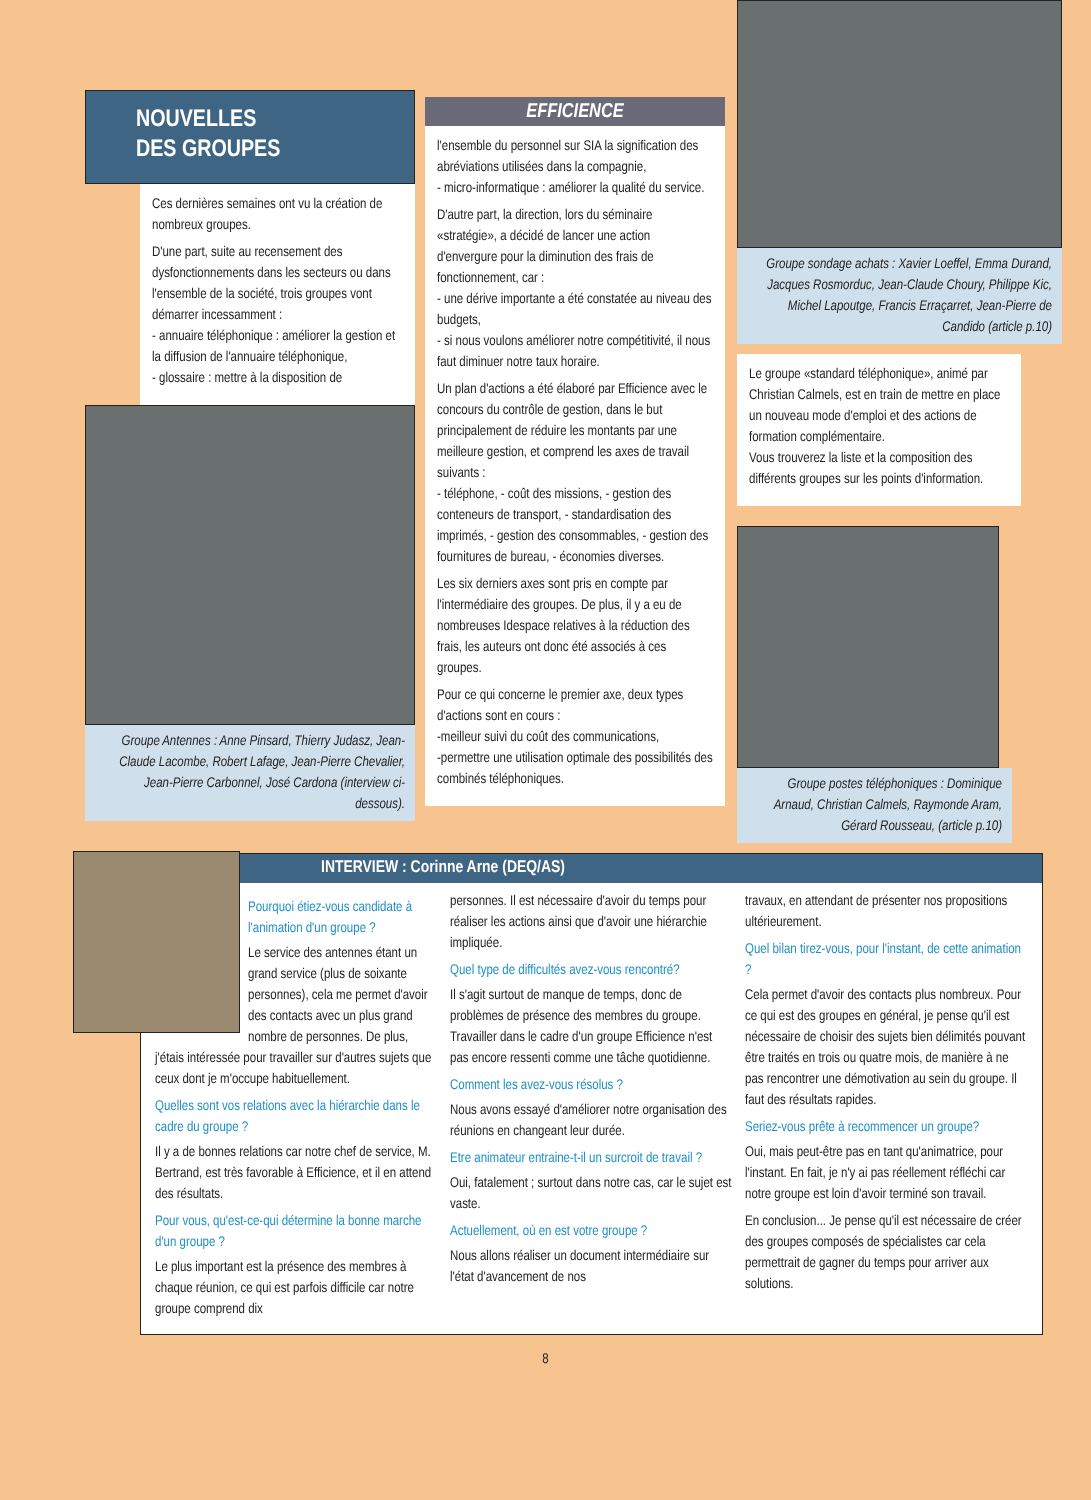NOUVELLES
DES GROUPES
Ces dernières semaines ont vu la création de nombreux groupes.
D'une part, suite au recensement des dysfonctionnements dans les secteurs ou dans l'ensemble de la société, trois groupes vont démarrer incessamment :
- annuaire téléphonique : améliorer la gestion et la diffusion de l'annuaire téléphonique,
- glossaire : mettre à la disposition de
Groupe Antennes : Anne Pinsard, Thierry Judasz, Jean-Claude Lacombe, Robert Lafage, Jean-Pierre Chevalier, Jean-Pierre Carbonnel, José Cardona (interview ci-dessous).
EFFICIENCE
l'ensemble du personnel sur SIA la signification des abréviations utilisées dans la compagnie,
- micro-informatique : améliorer la qualité du service.
D'autre part, la direction, lors du séminaire «stratégie», a décidé de lancer une action d'envergure pour la diminution des frais de fonctionnement, car :
- une dérive importante a été constatée au niveau des budgets,
- si nous voulons améliorer notre compétitivité, il nous faut diminuer notre taux horaire.
Un plan d'actions a été élaboré par Efficience avec le concours du contrôle de gestion, dans le but principalement de réduire les montants par une meilleure gestion, et comprend les axes de travail suivants :
- téléphone, - coût des missions, - gestion des conteneurs de transport, - standardisation des imprimés, - gestion des consommables, - gestion des fournitures de bureau, - économies diverses.
Les six derniers axes sont pris en compte par l'intermédiaire des groupes. De plus, il y a eu de nombreuses Idespace relatives à la réduction des frais, les auteurs ont donc été associés à ces groupes.
Pour ce qui concerne le premier axe, deux types d'actions sont en cours :
-meilleur suivi du coût des communications,
-permettre une utilisation optimale des possibilités des combinés téléphoniques.
Groupe sondage achats : Xavier Loeffel, Emma Durand, Jacques Rosmorduc, Jean-Claude Choury, Philippe Kic, Michel Lapoutge, Francis Erraçarret, Jean-Pierre de Candido (article p.10)
Le groupe «standard téléphonique», animé par Christian Calmels, est en train de mettre en place un nouveau mode d'emploi et des actions de formation complémentaire.
Vous trouverez la liste et la composition des différents groupes sur les points d'information.
Groupe postes téléphoniques : Dominique Arnaud, Christian Calmels, Raymonde Aram, Gérard Rousseau, (article p.10)
INTERVIEW : Corinne Arne (DEQ/AS)
Pourquoi étiez-vous candidate à l'animation d'un groupe ?
Le service des antennes étant un grand service (plus de soixante personnes), cela me permet d'avoir des contacts avec un plus grand nombre de personnes. De plus, j'étais intéressée pour travailler sur d'autres sujets que ceux dont je m'occupe habituellement.
Quelles sont vos relations avec la hiérarchie dans le cadre du groupe ?
Il y a de bonnes relations car notre chef de service, M. Bertrand, est très favorable à Efficience, et il en attend des résultats.
Pour vous, qu'est-ce-qui détermine la bonne marche d'un groupe ?
Le plus important est la présence des membres à chaque réunion, ce qui est parfois difficile car notre groupe comprend dix
personnes. Il est nécessaire d'avoir du temps pour réaliser les actions ainsi que d'avoir une hiérarchie impliquée.
Quel type de difficultés avez-vous rencontré?
Il s'agit surtout de manque de temps, donc de problèmes de présence des membres du groupe. Travailler dans le cadre d'un groupe Efficience n'est pas encore ressenti comme une tâche quotidienne.
Comment les avez-vous résolus ?
Nous avons essayé d'améliorer notre organisation des réunions en changeant leur durée.
Etre animateur entraine-t-il un surcroit de travail ?
Oui, fatalement ; surtout dans notre cas, car le sujet est vaste.
Actuellement, où en est votre groupe ?
Nous allons réaliser un document intermédiaire sur l'état d'avancement de nos
travaux, en attendant de présenter nos propositions ultérieurement.
Quel bilan tirez-vous, pour l'instant, de cette animation ?
Cela permet d'avoir des contacts plus nombreux. Pour ce qui est des groupes en général, je pense qu'il est nécessaire de choisir des sujets bien délimités pouvant être traités en trois ou quatre mois, de manière à ne pas rencontrer une démotivation au sein du groupe. Il faut des résultats rapides.
Seriez-vous prête à recommencer un groupe?
Oui, mais peut-être pas en tant qu'animatrice, pour l'instant. En fait, je n'y ai pas réellement réfléchi car notre groupe est loin d'avoir terminé son travail.
En conclusion... Je pense qu'il est nécessaire de créer des groupes composés de spécialistes car cela permettrait de gagner du temps pour arriver aux solutions.
8